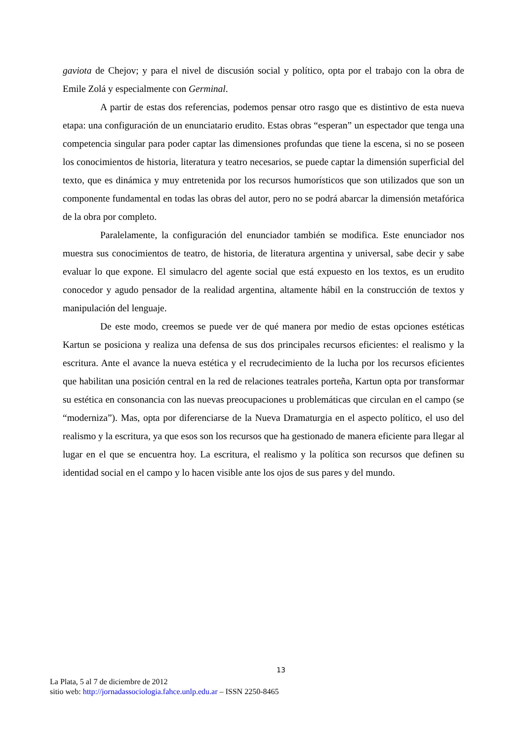gaviota de Chejov; y para el nivel de discusión social y político, opta por el trabajo con la obra de Emile Zolá y especialmente con Germinal.
A partir de estas dos referencias, podemos pensar otro rasgo que es distintivo de esta nueva etapa: una configuración de un enunciatario erudito. Estas obras “esperan” un espectador que tenga una competencia singular para poder captar las dimensiones profundas que tiene la escena, si no se poseen los conocimientos de historia, literatura y teatro necesarios, se puede captar la dimensión superficial del texto, que es dinámica y muy entretenida por los recursos humorísticos que son utilizados que son un componente fundamental en todas las obras del autor, pero no se podrá abarcar la dimensión metafórica de la obra por completo.
Paralelamente, la configuración del enunciador también se modifica. Este enunciador nos muestra sus conocimientos de teatro, de historia, de literatura argentina y universal, sabe decir y sabe evaluar lo que expone. El simulacro del agente social que está expuesto en los textos, es un erudito conocedor y agudo pensador de la realidad argentina, altamente hábil en la construcción de textos y manipulación del lenguaje.
De este modo, creemos se puede ver de qué manera por medio de estas opciones estéticas Kartun se posiciona y realiza una defensa de sus dos principales recursos eficientes: el realismo y la escritura. Ante el avance la nueva estética y el recrudecimiento de la lucha por los recursos eficientes que habilitan una posición central en la red de relaciones teatrales porteña, Kartun opta por transformar su estética en consonancia con las nuevas preocupaciones u problemáticas que circulan en el campo (se “moderniza”). Mas, opta por diferenciarse de la Nueva Dramaturgia en el aspecto político, el uso del realismo y la escritura, ya que esos son los recursos que ha gestionado de manera eficiente para llegar al lugar en el que se encuentra hoy. La escritura, el realismo y la política son recursos que definen su identidad social en el campo y lo hacen visible ante los ojos de sus pares y del mundo.
13
La Plata, 5 al 7 de diciembre de 2012
sitio web: http://jornadassociologia.fahce.unlp.edu.ar – ISSN 2250-8465